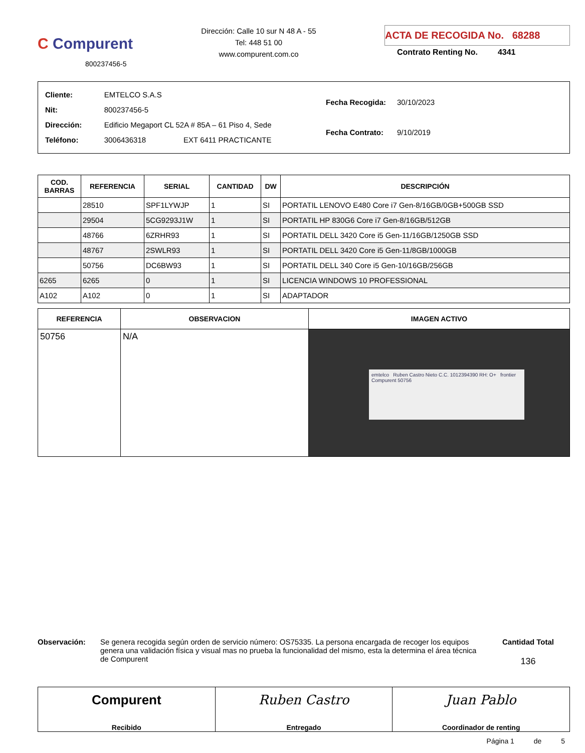C Compurent
800237456-5
Dirección: Calle 10 sur N 48 A - 55
Tel: 448 51 00
www.compurent.com.co
ACTA DE RECOGIDA No. 68288
Contrato Renting No. 4341
| Cliente: | EMTELCO S.A.S |
| Nit: | 800237456-5 |
| Dirección: | Edificio Megaport CL 52A # 85A – 61 Piso 4, Sede |
| Teléfono: | 3006436318 EXT 6411 PRACTICANTE |
| Fecha Recogida: | 30/10/2023 |
| Fecha Contrato: | 9/10/2019 |
| COD. BARRAS | REFERENCIA | SERIAL | CANTIDAD | DW | DESCRIPCIÓN |
| --- | --- | --- | --- | --- | --- |
| | 28510 | SPF1LYWJP | 1 | SI | PORTATIL LENOVO E480 Core i7 Gen-8/16GB/0GB+500GB SSD |
| | 29504 | 5CG9293J1W | 1 | SI | PORTATIL HP 830G6 Core i7 Gen-8/16GB/512GB |
| | 48766 | 6ZRHR93 | 1 | SI | PORTATIL DELL 3420 Core i5 Gen-11/16GB/1250GB SSD |
| | 48767 | 2SWLR93 | 1 | SI | PORTATIL DELL 3420 Core i5 Gen-11/8GB/1000GB |
| | 50756 | DC6BW93 | 1 | SI | PORTATIL DELL 340 Core i5 Gen-10/16GB/256GB |
| 6265 | 6265 | 0 | 1 | SI | LICENCIA WINDOWS 10 PROFESSIONAL |
| A102 | A102 | 0 | 1 | SI | ADAPTADOR |
| REFERENCIA | OBSERVACION | IMAGEN ACTIVO |
| --- | --- | --- |
| 50756 | N/A | emtelco Ruben Castro Nieto C.C. 1012394390 RH: O+ frontier Compurent 50756 |
Observación: Se genera recogida según orden de servicio número: OS75335. La persona encargada de recoger los equipos genera una validación física y visual mas no prueba la funcionalidad del mismo, esta la determina el área técnica de Compurent
Cantidad Total
136
Compurent
Recibido
Ruben Castro
Entregado
Juan Pablo
Coordinador de renting
Página 1 de 5